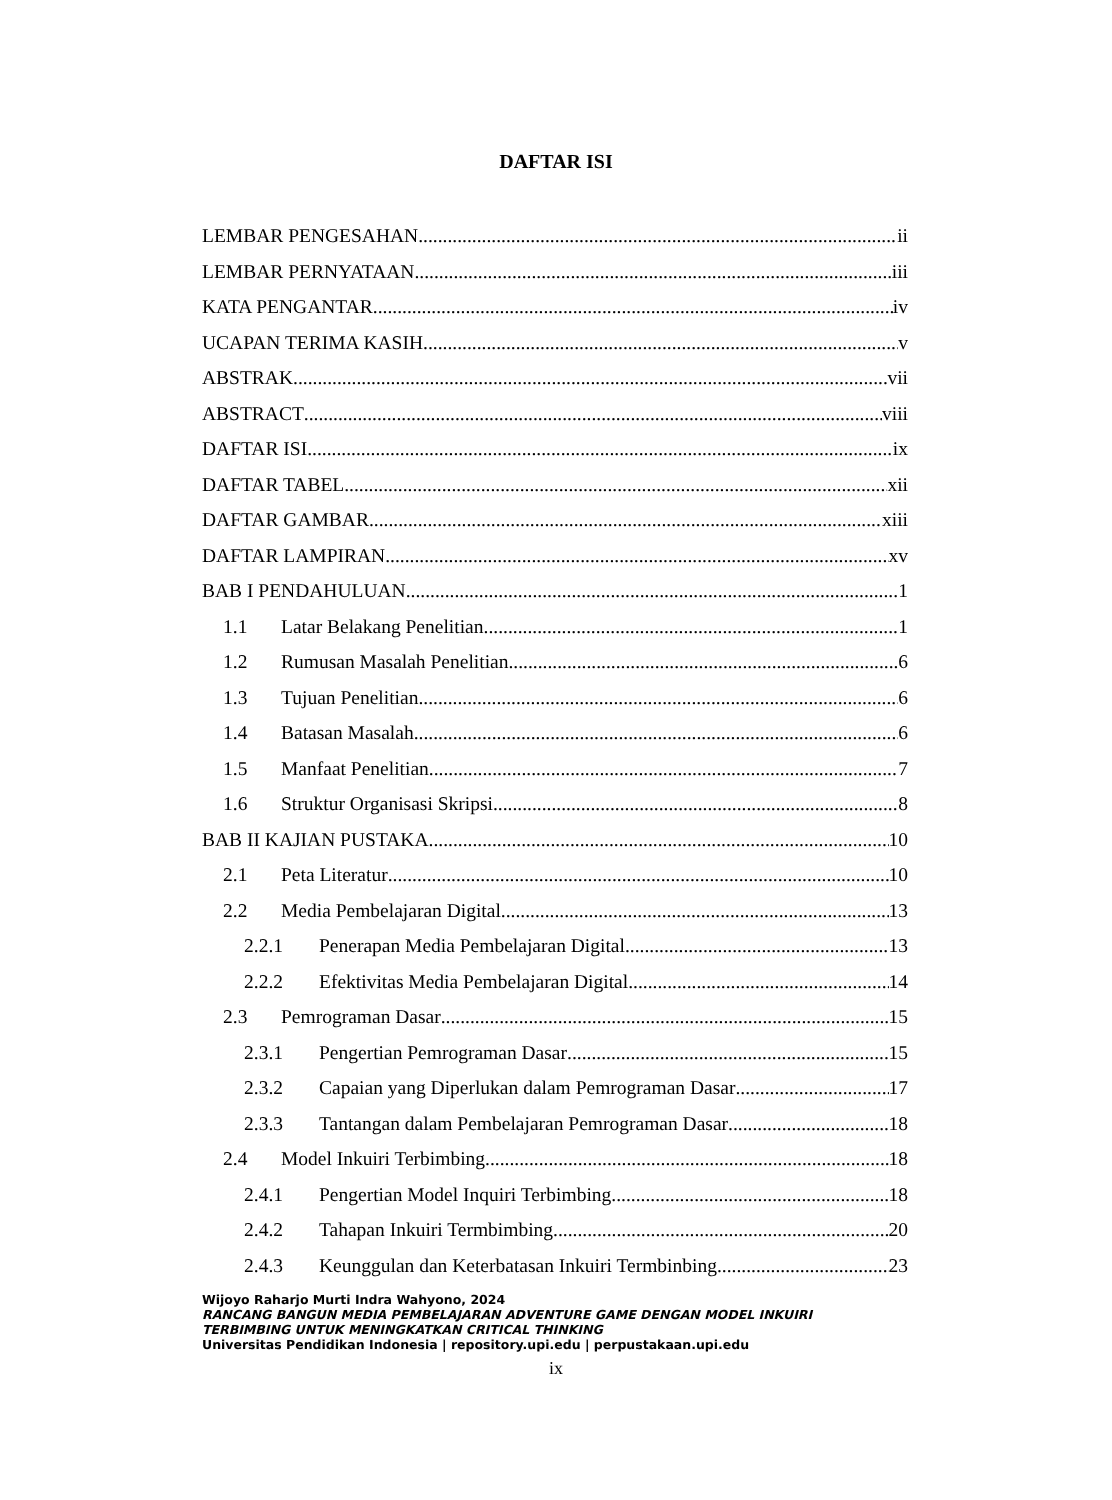DAFTAR ISI
LEMBAR PENGESAHAN ii
LEMBAR PERNYATAAN iii
KATA PENGANTAR iv
UCAPAN TERIMA KASIH v
ABSTRAK vii
ABSTRACT viii
DAFTAR ISI ix
DAFTAR TABEL xii
DAFTAR GAMBAR xiii
DAFTAR LAMPIRAN xv
BAB I PENDAHULUAN 1
1.1 Latar Belakang Penelitian 1
1.2 Rumusan Masalah Penelitian 6
1.3 Tujuan Penelitian 6
1.4 Batasan Masalah 6
1.5 Manfaat Penelitian 7
1.6 Struktur Organisasi Skripsi 8
BAB II KAJIAN PUSTAKA 10
2.1 Peta Literatur 10
2.2 Media Pembelajaran Digital 13
2.2.1 Penerapan Media Pembelajaran Digital 13
2.2.2 Efektivitas Media Pembelajaran Digital 14
2.3 Pemrograman Dasar 15
2.3.1 Pengertian Pemrograman Dasar 15
2.3.2 Capaian yang Diperlukan dalam Pemrograman Dasar 17
2.3.3 Tantangan dalam Pembelajaran Pemrograman Dasar 18
2.4 Model Inkuiri Terbimbing 18
2.4.1 Pengertian Model Inquiri Terbimbing 18
2.4.2 Tahapan Inkuiri Termbimbing 20
2.4.3 Keunggulan dan Keterbatasan Inkuiri Termbinbing 23
Wijoyo Raharjo Murti Indra Wahyono, 2024
RANCANG BANGUN MEDIA PEMBELAJARAN ADVENTURE GAME DENGAN MODEL INKUIRI
TERBIMBING UNTUK MENINGKATKAN CRITICAL THINKING
Universitas Pendidikan Indonesia | repository.upi.edu | perpustakaan.upi.edu
ix